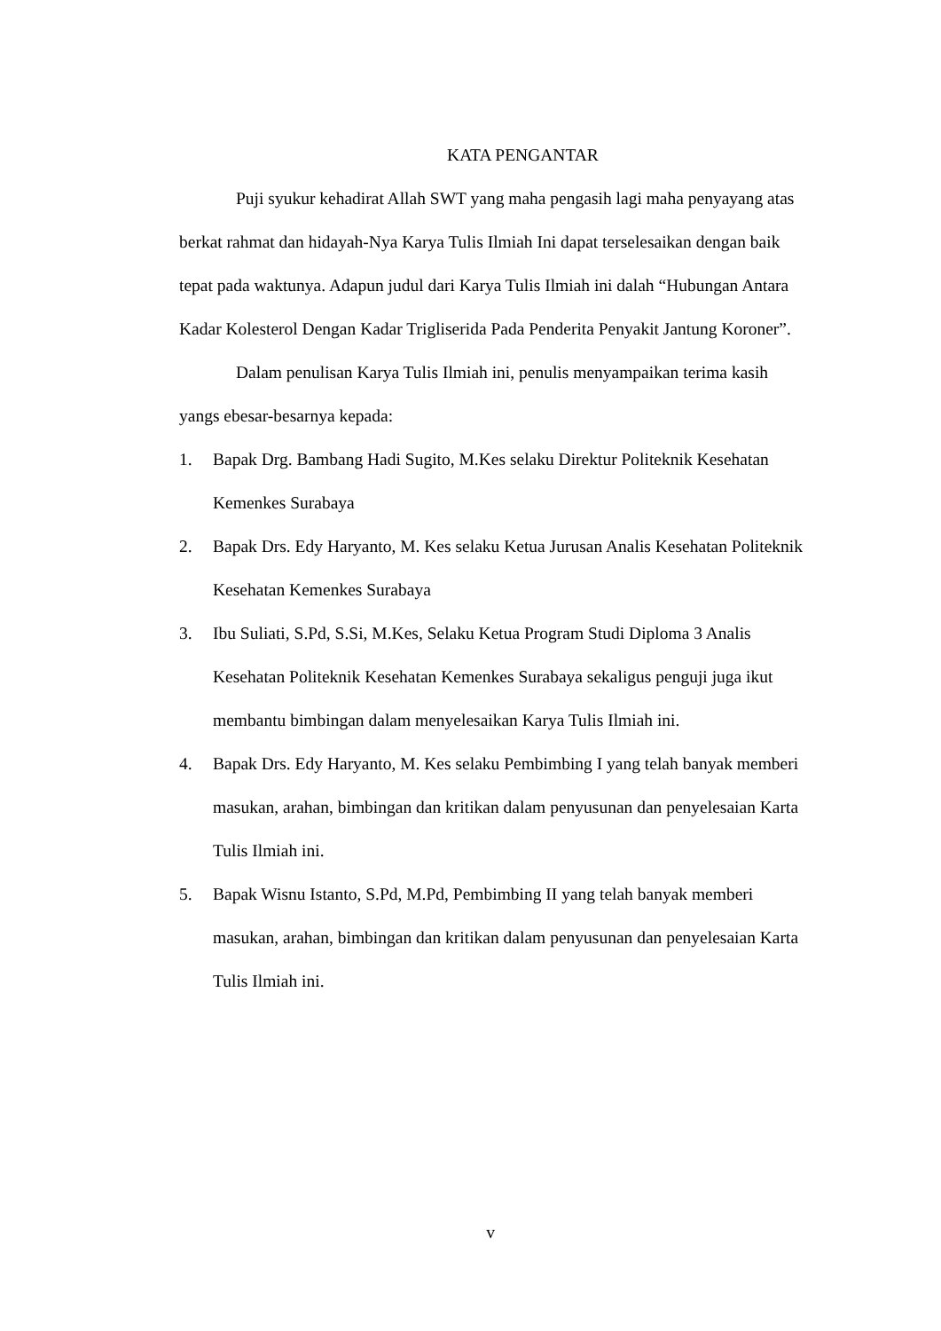KATA PENGANTAR
Puji syukur kehadirat Allah SWT yang maha pengasih lagi maha penyayang atas berkat rahmat dan hidayah-Nya Karya Tulis Ilmiah Ini dapat terselesaikan dengan baik tepat pada waktunya. Adapun judul dari Karya Tulis Ilmiah ini dalah “Hubungan Antara Kadar Kolesterol Dengan Kadar Trigliserida Pada Penderita Penyakit Jantung Koroner”.
Dalam penulisan Karya Tulis Ilmiah ini, penulis menyampaikan terima kasih yangs ebesar-besarnya kepada:
1. Bapak Drg. Bambang Hadi Sugito, M.Kes selaku Direktur Politeknik Kesehatan Kemenkes Surabaya
2. Bapak Drs. Edy Haryanto, M. Kes selaku Ketua Jurusan Analis Kesehatan Politeknik Kesehatan Kemenkes Surabaya
3. Ibu Suliati, S.Pd, S.Si, M.Kes, Selaku Ketua Program Studi Diploma 3 Analis Kesehatan Politeknik Kesehatan Kemenkes Surabaya sekaligus penguji juga ikut membantu bimbingan dalam menyelesaikan Karya Tulis Ilmiah ini.
4. Bapak Drs. Edy Haryanto, M. Kes selaku Pembimbing I yang telah banyak memberi masukan, arahan, bimbingan dan kritikan dalam penyusunan dan penyelesaian Karta Tulis Ilmiah ini.
5. Bapak Wisnu Istanto, S.Pd, M.Pd, Pembimbing II yang telah banyak memberi masukan, arahan, bimbingan dan kritikan dalam penyusunan dan penyelesaian Karta Tulis Ilmiah ini.
v